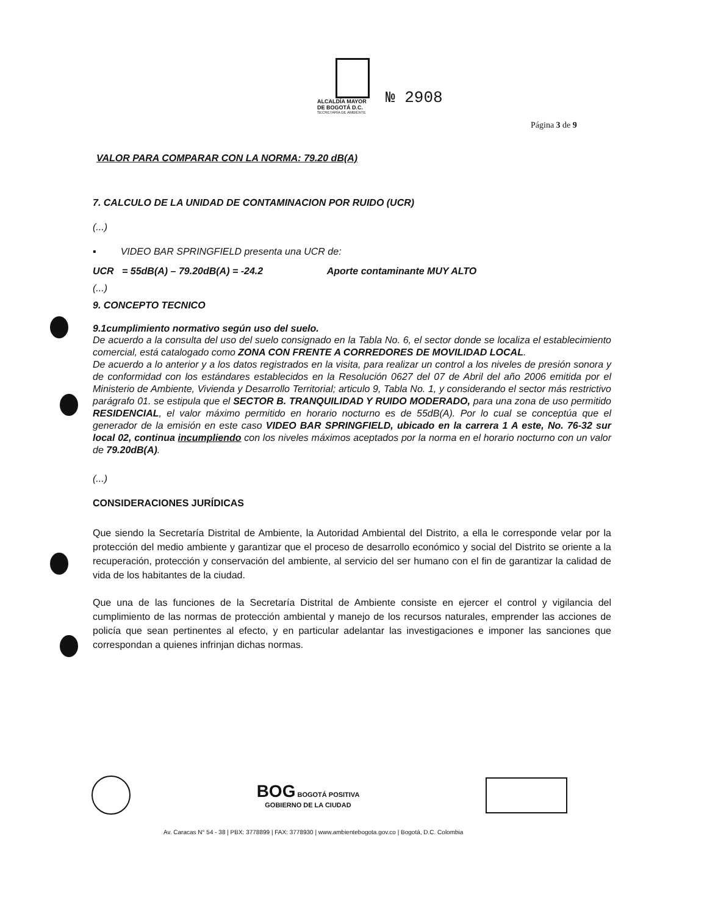ALCALDÍA MAYOR
DE BOGOTÁ D.C.
SECRETARÍA DE AMBIENTE
№ 2908
Página 3 de 9
VALOR PARA COMPARAR CON LA NORMA: 79.20 dB(A)
7. CALCULO DE LA UNIDAD DE CONTAMINACION POR RUIDO (UCR)
(...)
▪ VIDEO BAR SPRINGFIELD presenta una UCR de:
UCR = 55dB(A) – 79.20dB(A) = -24.2 Aporte contaminante MUY ALTO
(...)
9. CONCEPTO TECNICO
9.1cumplimiento normativo según uso del suelo.
De acuerdo a la consulta del uso del suelo consignado en la Tabla No. 6, el sector donde se localiza el establecimiento comercial, está catalogado como ZONA CON FRENTE A CORREDORES DE MOVILIDAD LOCAL.
De acuerdo a lo anterior y a los datos registrados en la visita, para realizar un control a los niveles de presión sonora y de conformidad con los estándares establecidos en la Resolución 0627 del 07 de Abril del año 2006 emitida por el Ministerio de Ambiente, Vivienda y Desarrollo Territorial; articulo 9, Tabla No. 1, y considerando el sector más restrictivo parágrafo 01. se estipula que el SECTOR B. TRANQUILIDAD Y RUIDO MODERADO, para una zona de uso permitido RESIDENCIAL, el valor máximo permitido en horario nocturno es de 55dB(A). Por lo cual se conceptúa que el generador de la emisión en este caso VIDEO BAR SPRINGFIELD, ubicado en la carrera 1 A este, No. 76-32 sur local 02, continua incumpliendo con los niveles máximos aceptados por la norma en el horario nocturno con un valor de 79.20dB(A).
(...)
CONSIDERACIONES JURÍDICAS
Que siendo la Secretaría Distrital de Ambiente, la Autoridad Ambiental del Distrito, a ella le corresponde velar por la protección del medio ambiente y garantizar que el proceso de desarrollo económico y social del Distrito se oriente a la recuperación, protección y conservación del ambiente, al servicio del ser humano con el fin de garantizar la calidad de vida de los habitantes de la ciudad.
Que una de las funciones de la Secretaría Distrital de Ambiente consiste en ejercer el control y vigilancia del cumplimiento de las normas de protección ambiental y manejo de los recursos naturales, emprender las acciones de policía que sean pertinentes al efecto, y en particular adelantar las investigaciones e imponer las sanciones que correspondan a quienes infrinjan dichas normas.
BOG BOGOTÁ POSITIVA
GOBIERNO DE LA CIUDAD
Av. Caracas N° 54 - 38 | PBX: 3778899 | FAX: 3778930 | www.ambientebogota.gov.co | Bogotá, D.C. Colombia